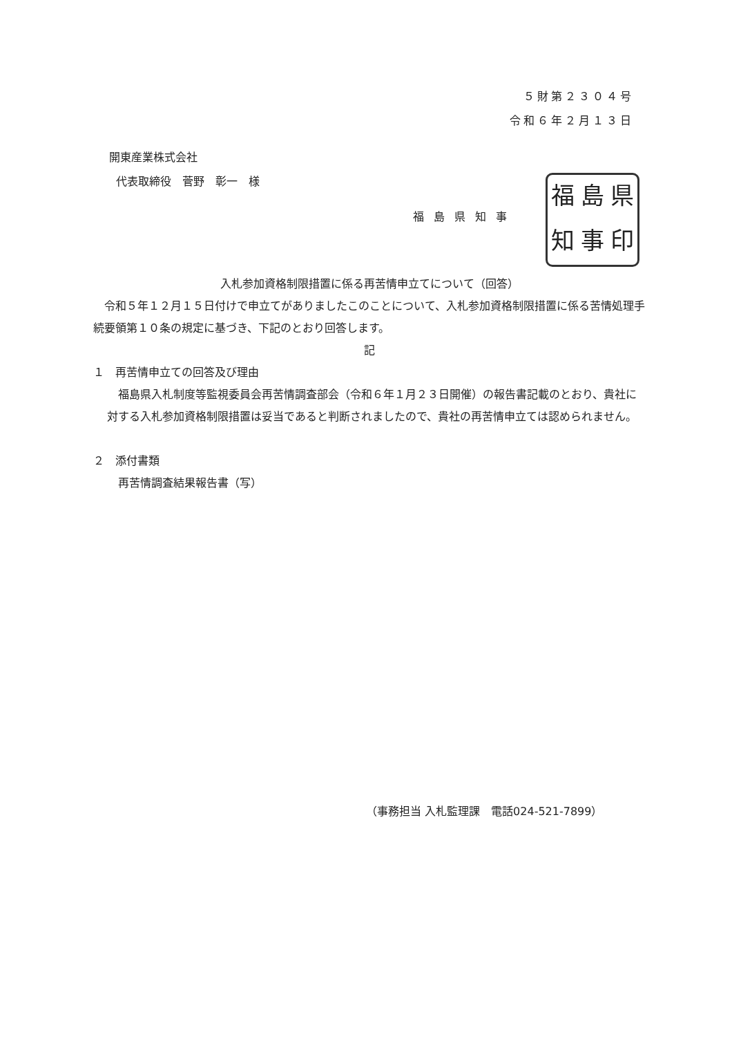５財第２３０４号
令和６年２月１３日
開東産業株式会社
代表取締役　菅野　彰一　様
福島県知事
福島県知事印
入札参加資格制限措置に係る再苦情申立てについて（回答）
　令和５年１２月１５日付けで申立てがありましたこのことについて、入札参加資格制限措置に係る苦情処理手続要領第１０条の規定に基づき、下記のとおり回答します。
記
１　再苦情申立ての回答及び理由
　福島県入札制度等監視委員会再苦情調査部会（令和６年１月２３日開催）の報告書記載のとおり、貴社に対する入札参加資格制限措置は妥当であると判断されましたので、貴社の再苦情申立ては認められません。
２　添付書類
再苦情調査結果報告書（写）
（事務担当 入札監理課　電話024-521-7899）